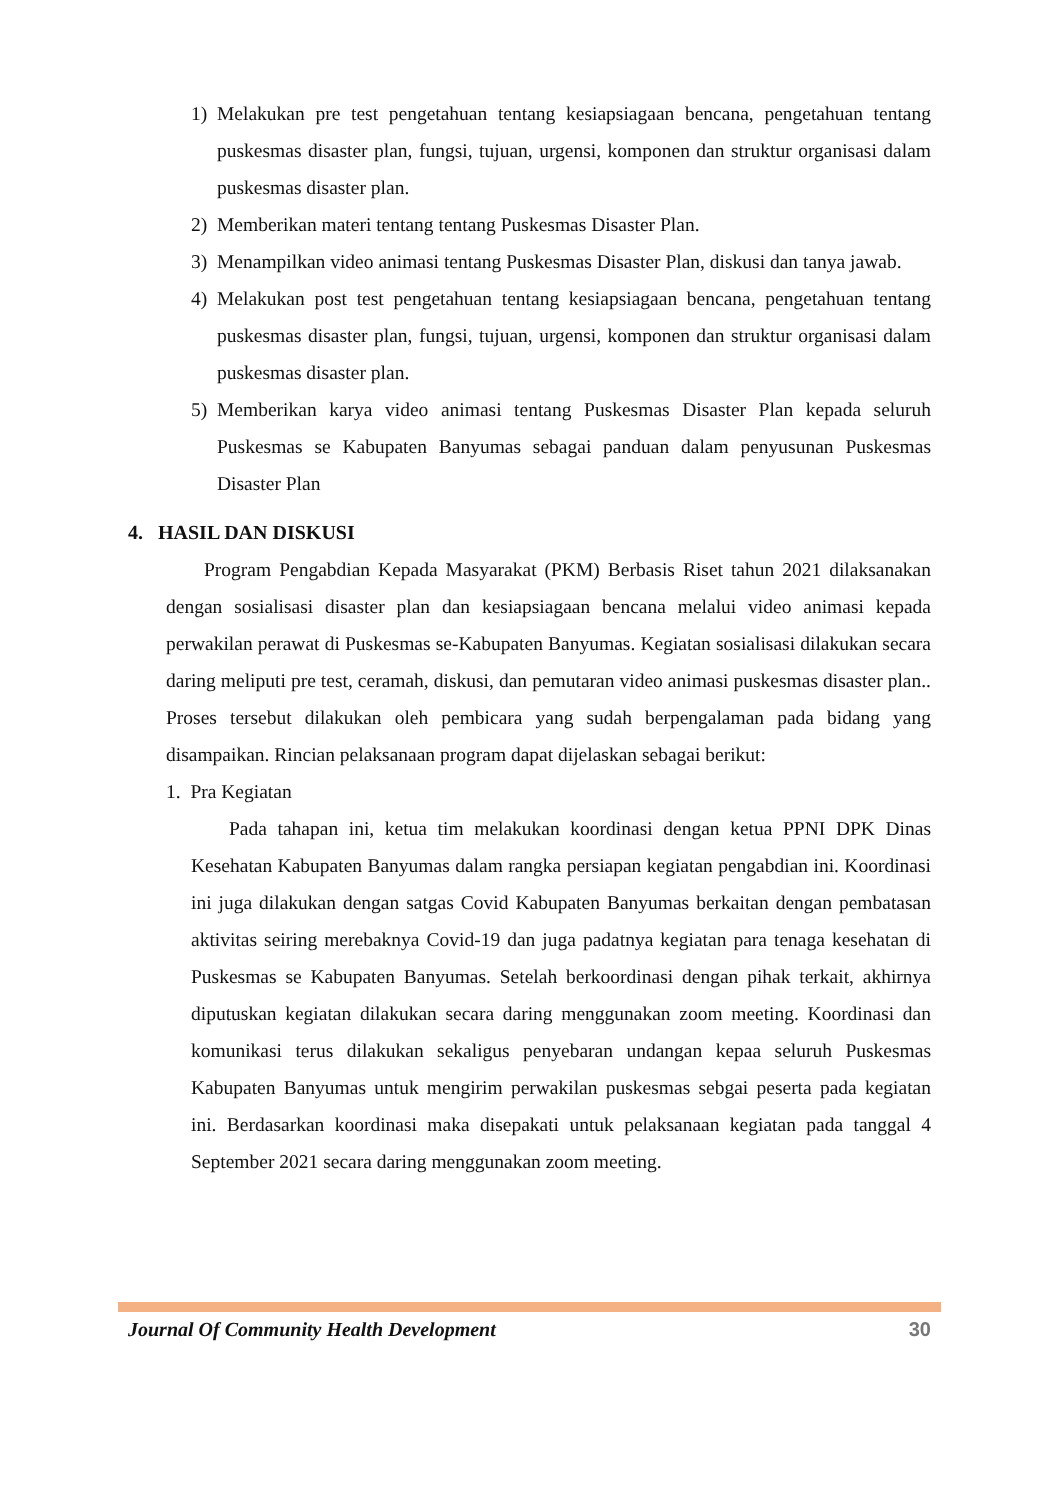1) Melakukan pre test pengetahuan tentang kesiapsiagaan bencana, pengetahuan tentang puskesmas disaster plan, fungsi, tujuan, urgensi, komponen dan struktur organisasi dalam puskesmas disaster plan.
2) Memberikan materi tentang tentang Puskesmas Disaster Plan.
3) Menampilkan video animasi tentang Puskesmas Disaster Plan, diskusi dan tanya jawab.
4) Melakukan post test pengetahuan tentang kesiapsiagaan bencana, pengetahuan tentang puskesmas disaster plan, fungsi, tujuan, urgensi, komponen dan struktur organisasi dalam puskesmas disaster plan.
5) Memberikan karya video animasi tentang Puskesmas Disaster Plan kepada seluruh Puskesmas se Kabupaten Banyumas sebagai panduan dalam penyusunan Puskesmas Disaster Plan
4. HASIL DAN DISKUSI
Program Pengabdian Kepada Masyarakat (PKM) Berbasis Riset tahun 2021 dilaksanakan dengan sosialisasi disaster plan dan kesiapsiagaan bencana melalui video animasi kepada perwakilan perawat di Puskesmas se-Kabupaten Banyumas. Kegiatan sosialisasi dilakukan secara daring meliputi pre test, ceramah, diskusi, dan pemutaran video animasi puskesmas disaster plan.. Proses tersebut dilakukan oleh pembicara yang sudah berpengalaman pada bidang yang disampaikan. Rincian pelaksanaan program dapat dijelaskan sebagai berikut:
1. Pra Kegiatan
Pada tahapan ini, ketua tim melakukan koordinasi dengan ketua PPNI DPK Dinas Kesehatan Kabupaten Banyumas dalam rangka persiapan kegiatan pengabdian ini. Koordinasi ini juga dilakukan dengan satgas Covid Kabupaten Banyumas berkaitan dengan pembatasan aktivitas seiring merebaknya Covid-19 dan juga padatnya kegiatan para tenaga kesehatan di Puskesmas se Kabupaten Banyumas. Setelah berkoordinasi dengan pihak terkait, akhirnya diputuskan kegiatan dilakukan secara daring menggunakan zoom meeting. Koordinasi dan komunikasi terus dilakukan sekaligus penyebaran undangan kepaa seluruh Puskesmas Kabupaten Banyumas untuk mengirim perwakilan puskesmas sebgai peserta pada kegiatan ini. Berdasarkan koordinasi maka disepakati untuk pelaksanaan kegiatan pada tanggal 4 September 2021 secara daring menggunakan zoom meeting.
Journal Of Community Health Development 30